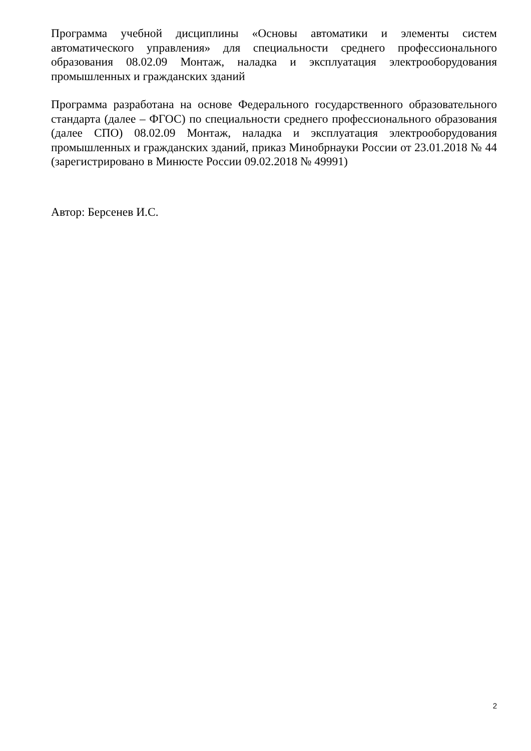Программа учебной дисциплины «Основы автоматики и элементы систем автоматического управления» для специальности среднего профессионального образования 08.02.09 Монтаж, наладка и эксплуатация электрооборудования промышленных и гражданских зданий
Программа разработана на основе Федерального государственного образовательного стандарта (далее – ФГОС) по специальности среднего профессионального образования (далее СПО) 08.02.09 Монтаж, наладка и эксплуатация электрооборудования промышленных и гражданских зданий, приказ Минобрнауки России от 23.01.2018 № 44 (зарегистрировано в Минюсте России 09.02.2018 № 49991)
Автор: Берсенев И.С.
2